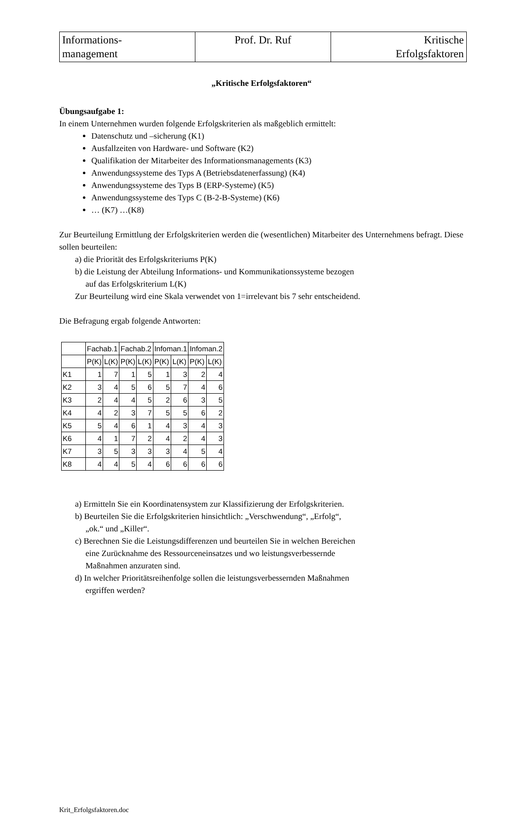| Informations- management | Prof. Dr. Ruf | Kritische Erfolgsfaktoren |
„Kritische Erfolgsfaktoren“
Übungsaufgabe 1:
In einem Unternehmen wurden folgende Erfolgskriterien als maßgeblich ermittelt:
Datenschutz und –sicherung (K1)
Ausfallzeiten von Hardware- und Software (K2)
Qualifikation der Mitarbeiter des Informationsmanagements (K3)
Anwendungssysteme des Typs A (Betriebsdatenerfassung) (K4)
Anwendungssysteme des Typs B (ERP-Systeme) (K5)
Anwendungssysteme des Typs C (B-2-B-Systeme) (K6)
… (K7) …(K8)
Zur Beurteilung Ermittlung der Erfolgskriterien werden die (wesentlichen) Mitarbeiter des Unternehmens befragt. Diese sollen beurteilen:
a) die Priorität des Erfolgskriteriums P(K)
b) die Leistung der Abteilung Informations- und Kommunikationssysteme bezogen
auf das Erfolgskriterium L(K)
Zur Beurteilung wird eine Skala verwendet von 1=irrelevant bis 7 sehr entscheidend.
Die Befragung ergab folgende Antworten:
| | Fachab.1 | | Fachab.2 | | Infoman.1 | | Infoman.2 | |
| | P(K) | L(K) | P(K) | L(K) | P(K) | L(K) | P(K) | L(K) |
| K1 | 1 | 7 | 1 | 5 | 1 | 3 | 2 | 4 |
| K2 | 3 | 4 | 5 | 6 | 5 | 7 | 4 | 6 |
| K3 | 2 | 4 | 4 | 5 | 2 | 6 | 3 | 5 |
| K4 | 4 | 2 | 3 | 7 | 5 | 5 | 6 | 2 |
| K5 | 5 | 4 | 6 | 1 | 4 | 3 | 4 | 3 |
| K6 | 4 | 1 | 7 | 2 | 4 | 2 | 4 | 3 |
| K7 | 3 | 5 | 3 | 3 | 3 | 4 | 5 | 4 |
| K8 | 4 | 4 | 5 | 4 | 6 | 6 | 6 | 6 |
a) Ermitteln Sie ein Koordinatensystem zur Klassifizierung der Erfolgskriterien.
b) Beurteilen Sie die Erfolgskriterien hinsichtlich: „Verschwendung“, „Erfolg“,
„ok.“ und „Killer“.
c) Berechnen Sie die Leistungsdifferenzen und beurteilen Sie in welchen Bereichen
eine Zurücknahme des Ressourceneinsatzes und wo leistungsverbessernde
Maßnahmen anzuraten sind.
d) In welcher Prioritätsreihenfolge sollen die leistungsverbessernden Maßnahmen
ergriffen werden?
Krit_Erfolgsfaktoren.doc